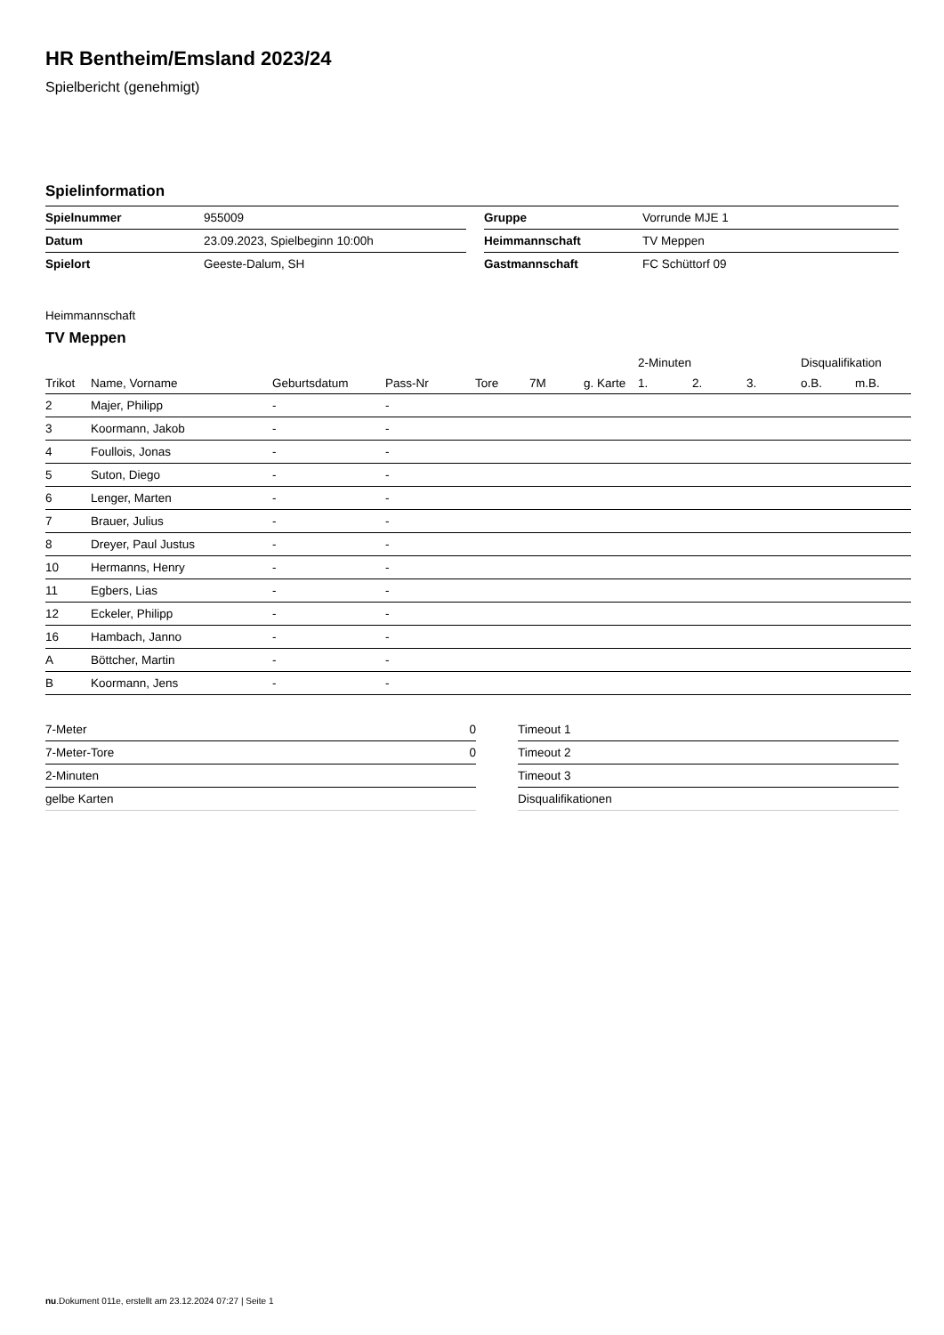HR Bentheim/Emsland 2023/24
Spielbericht (genehmigt)
Spielinformation
| Spielnummer | 955009 | | Gruppe | Vorrunde MJE 1 |
| Datum | 23.09.2023, Spielbeginn 10:00h | | Heimmannschaft | TV Meppen |
| Spielort | Geeste-Dalum, SH | | Gastmannschaft | FC Schüttorf 09 |
Heimmannschaft
TV Meppen
| | | | | | | | | 2-Minuten | | | Disqualifikation | |
| --- | --- | --- | --- | --- | --- | --- | --- | --- | --- | --- | --- | --- |
| Trikot | Name, Vorname | Geburtsdatum | Pass-Nr | Tore | 7M | g. Karte | | 1. | 2. | 3. | o.B. | m.B. |
| 2 | Majer, Philipp | - | - | | | | | | | | | |
| 3 | Koormann, Jakob | - | - | | | | | | | | | |
| 4 | Foullois, Jonas | - | - | | | | | | | | | |
| 5 | Suton, Diego | - | - | | | | | | | | | |
| 6 | Lenger, Marten | - | - | | | | | | | | | |
| 7 | Brauer, Julius | - | - | | | | | | | | | |
| 8 | Dreyer, Paul Justus | - | - | | | | | | | | | |
| 10 | Hermanns, Henry | - | - | | | | | | | | | |
| 11 | Egbers, Lias | - | - | | | | | | | | | |
| 12 | Eckeler, Philipp | - | - | | | | | | | | | |
| 16 | Hambach, Janno | - | - | | | | | | | | | |
| A | Böttcher, Martin | - | - | | | | | | | | | |
| B | Koormann, Jens | - | - | | | | | | | | | |
| 7-Meter | 0 |
| 7-Meter-Tore | 0 |
| 2-Minuten | |
| gelbe Karten | |
| Timeout 1 |
| Timeout 2 |
| Timeout 3 |
| Disqualifikationen |
nu.Dokument 011e, erstellt am 23.12.2024 07:27 | Seite 1